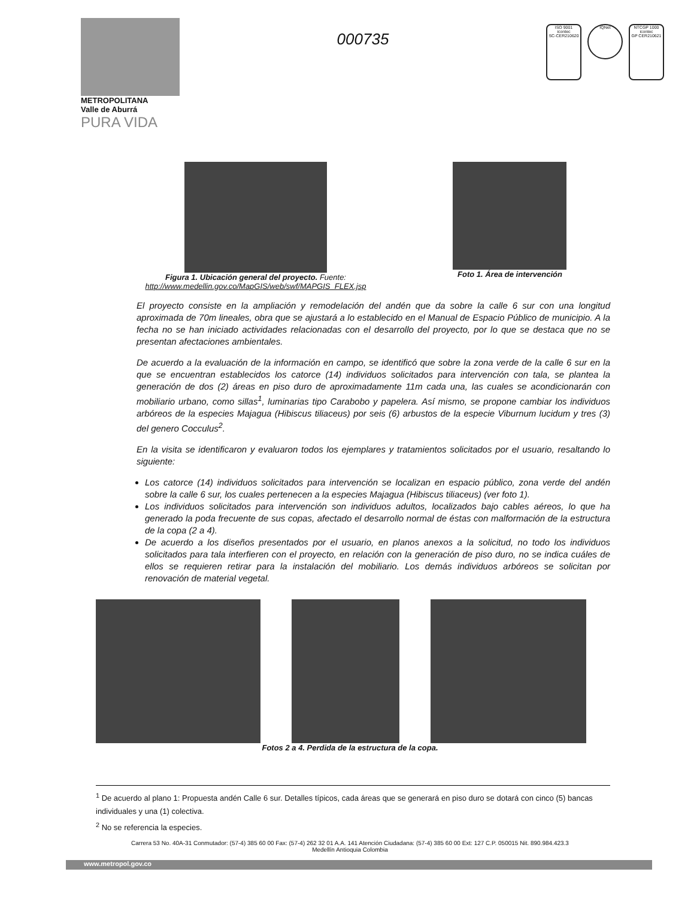METROPOLITANA
Valle de Aburrá
PURA VIDA
000735
ISO 9001
icontec
SC-CER210620
IQNet
NTCGP 1000
icontec
GP CER210621
Figura 1. Ubicación general del proyecto. Fuente:
http://www.medellin.gov.co/MapGIS/web/swf/MAPGIS_FLEX.jsp
Foto 1. Área de intervención
El proyecto consiste en la ampliación y remodelación del andén que da sobre la calle 6 sur con una longitud aproximada de 70m lineales, obra que se ajustará a lo establecido en el Manual de Espacio Público de municipio. A la fecha no se han iniciado actividades relacionadas con el desarrollo del proyecto, por lo que se destaca que no se presentan afectaciones ambientales.
De acuerdo a la evaluación de la información en campo, se identificó que sobre la zona verde de la calle 6 sur en la que se encuentran establecidos los catorce (14) individuos solicitados para intervención con tala, se plantea la generación de dos (2) áreas en piso duro de aproximadamente 11m cada una, las cuales se acondicionarán con mobiliario urbano, como sillas<sup>1</sup>, luminarias tipo Carabobo y papelera. Así mismo, se propone cambiar los individuos arbóreos de la especies Majagua (Hibiscus tiliaceus) por seis (6) arbustos de la especie Viburnum lucidum y tres (3) del genero Cocculus<sup>2</sup>.
En la visita se identificaron y evaluaron todos los ejemplares y tratamientos solicitados por el usuario, resaltando lo siguiente:
Los catorce (14) individuos solicitados para intervención se localizan en espacio público, zona verde del andén sobre la calle 6 sur, los cuales pertenecen a la especies Majagua (Hibiscus tiliaceus) (ver foto 1).
Los individuos solicitados para intervención son individuos adultos, localizados bajo cables aéreos, lo que ha generado la poda frecuente de sus copas, afectado el desarrollo normal de éstas con malformación de la estructura de la copa (2 a 4).
De acuerdo a los diseños presentados por el usuario, en planos anexos a la solicitud, no todo los individuos solicitados para tala interfieren con el proyecto, en relación con la generación de piso duro, no se indica cuáles de ellos se requieren retirar para la instalación del mobiliario. Los demás individuos arbóreos se solicitan por renovación de material vegetal.
Fotos 2 a 4. Perdida de la estructura de la copa.
<sup>1</sup> De acuerdo al plano 1: Propuesta andén Calle 6 sur. Detalles típicos, cada áreas que se generará en piso duro se dotará con cinco (5) bancas individuales y una (1) colectiva.
<sup>2</sup> No se referencia la especies.
Carrera 53 No. 40A-31 Conmutador: (57-4) 385 60 00 Fax: (57-4) 262 32 01 A.A. 141 Atención Ciudadana: (57-4) 385 60 00 Ext: 127 C.P. 050015 Nit. 890.984.423.3
Medellín Antioquia Colombia
www.metropol.gov.co